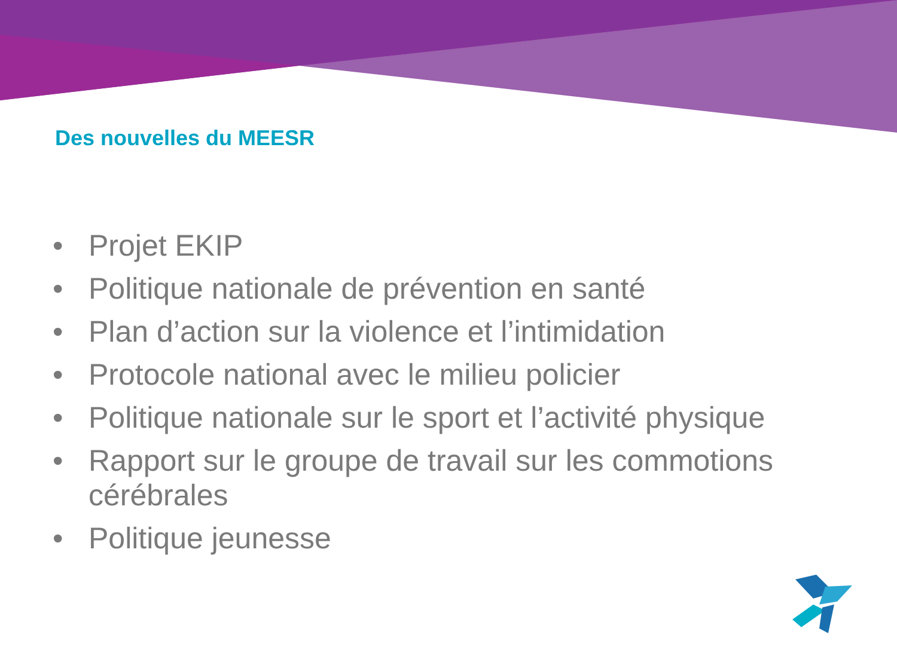Des nouvelles du MEESR
• Projet EKIP
• Politique nationale de prévention en santé
• Plan d’action sur la violence et l’intimidation
• Protocole national avec le milieu policier
• Politique nationale sur le sport et l’activité physique
• Rapport sur le groupe de travail sur les commotions cérébrales
• Politique jeunesse